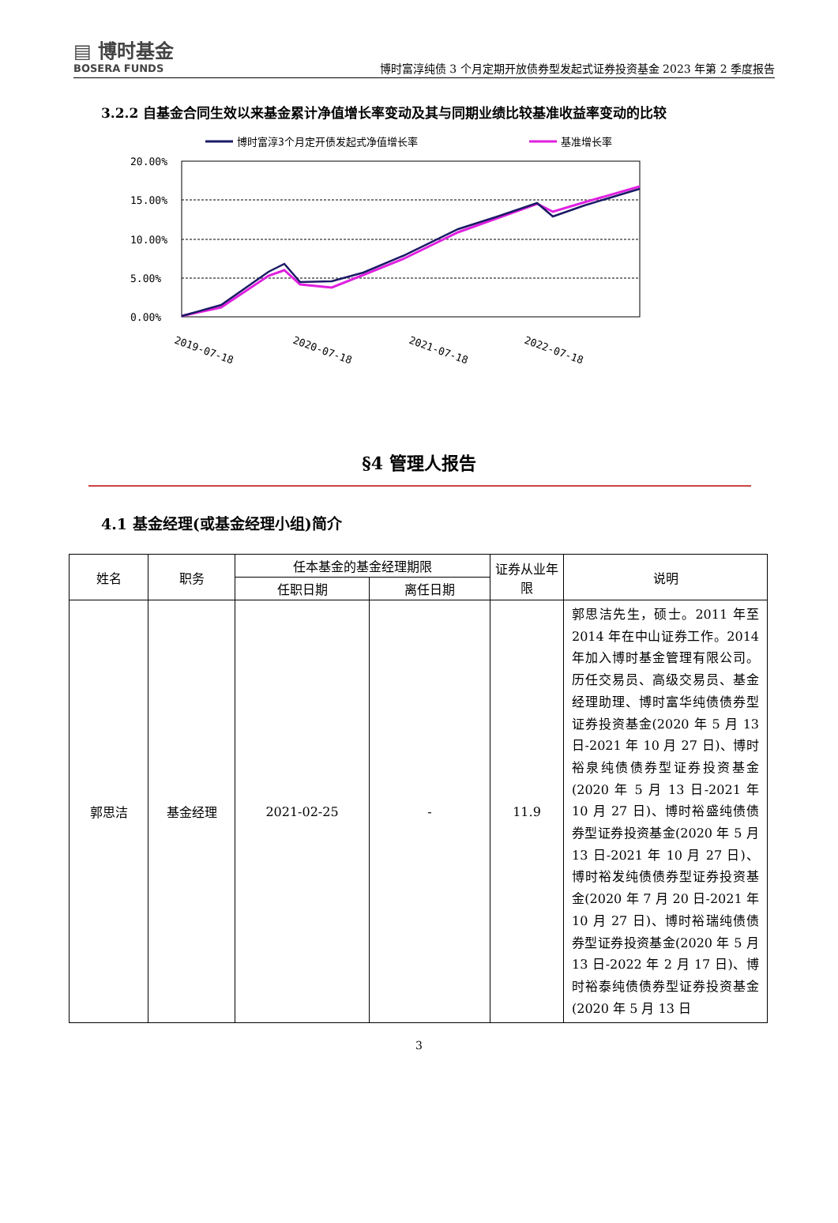▤ 博时基金
BOSERA FUNDS
博时富淳纯债 3 个月定期开放债券型发起式证券投资基金 2023 年第 2 季度报告
3.2.2 自基金合同生效以来基金累计净值增长率变动及其与同期业绩比较基准收益率变动的比较
博时富淳3个月定开债发起式净值增长率
基准增长率
20.00%
15.00%
10.00%
5.00%
0.00%
2019-07-18
2020-07-18
2021-07-18
2022-07-18
§4 管理人报告
4.1 基金经理(或基金经理小组)简介
| 姓名 | 职务 | 任本基金的基金经理期限 | | 证券从业年限 | 说明 |
| --- | --- | --- | --- | --- | --- |
| | | 任职日期 | 离任日期 | | |
| 郭思洁 | 基金经理 | 2021-02-25 | - | 11.9 | 郭思洁先生，硕士。2011 年至 2014 年在中山证券工作。2014 年加入博时基金管理有限公司。历任交易员、高级交易员、基金经理助理、博时富华纯债债券型证券投资基金(2020 年 5 月 13 日-2021 年 10 月 27 日)、博时裕泉纯债债券型证券投资基金(2020 年 5 月 13 日-2021 年 10 月 27 日)、博时裕盛纯债债券型证券投资基金(2020 年 5 月 13 日-2021 年 10 月 27 日)、博时裕发纯债债券型证券投资基金(2020 年 7 月 20 日-2021 年 10 月 27 日)、博时裕瑞纯债债券型证券投资基金(2020 年 5 月 13 日-2022 年 2 月 17 日)、博时裕泰纯债债券型证券投资基金(2020 年 5 月 13 日 |
3